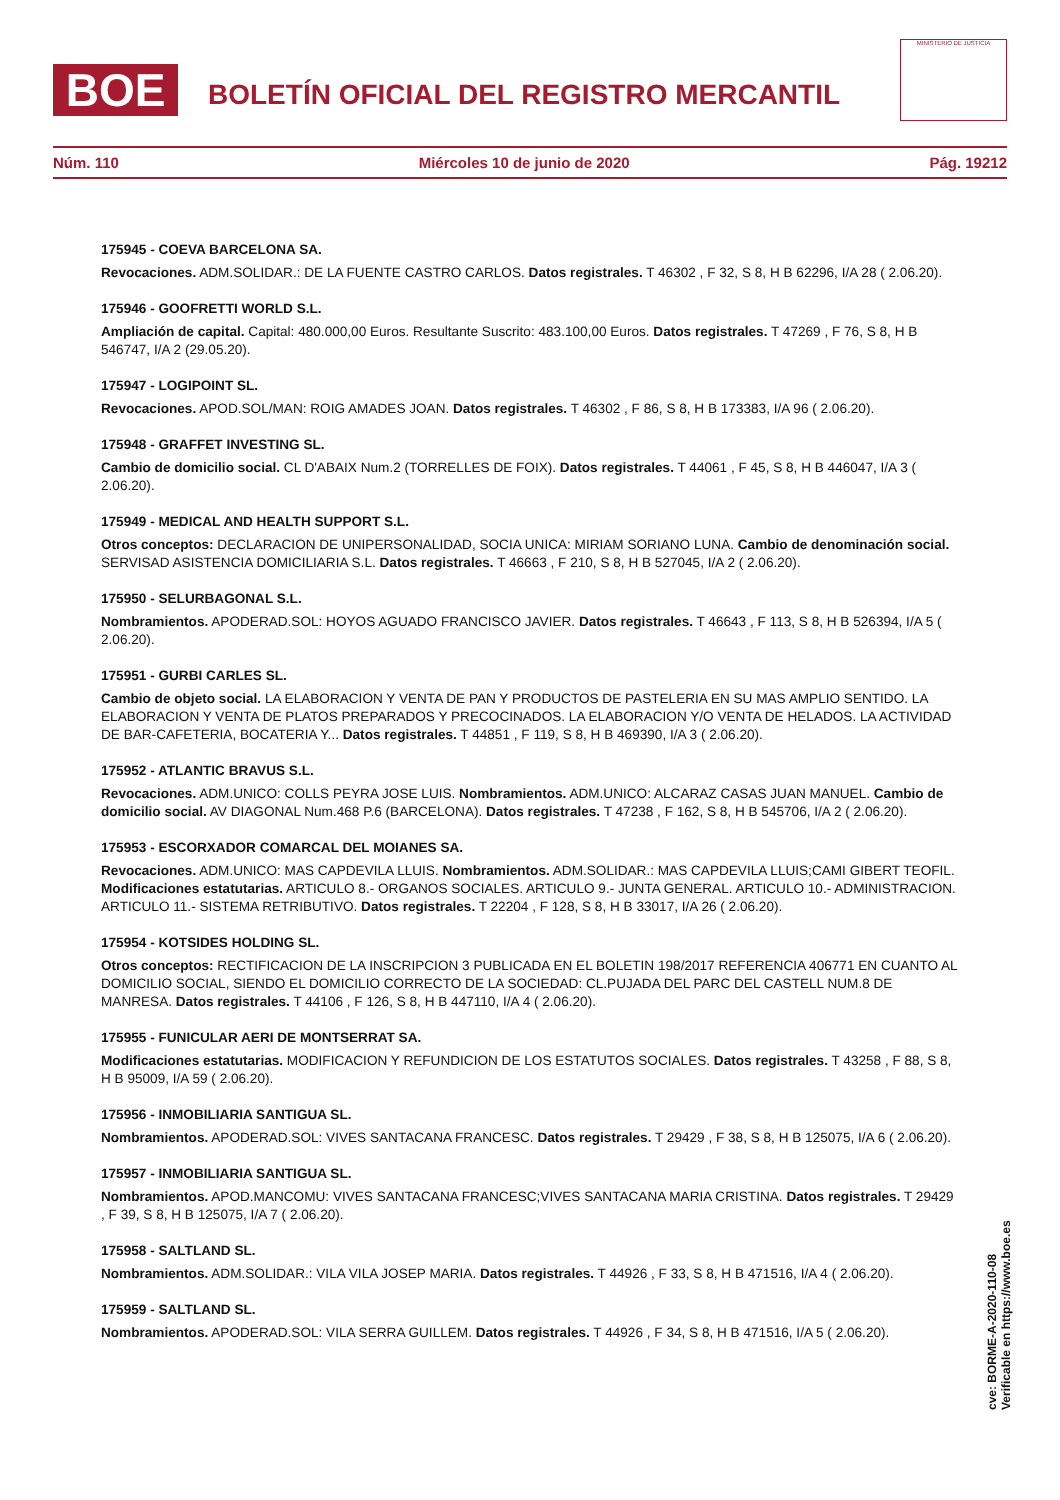BOE
BOLETÍN OFICIAL DEL REGISTRO MERCANTIL
MINISTERIO DE JUSTICIA
Núm. 110 Miércoles 10 de junio de 2020 Pág. 19212
175945 - COEVA BARCELONA SA.
Revocaciones. ADM.SOLIDAR.: DE LA FUENTE CASTRO CARLOS. Datos registrales. T 46302 , F 32, S 8, H B 62296, I/A 28 ( 2.06.20).
175946 - GOOFRETTI WORLD S.L.
Ampliación de capital. Capital: 480.000,00 Euros. Resultante Suscrito: 483.100,00 Euros. Datos registrales. T 47269 , F 76, S 8, H B 546747, I/A 2 (29.05.20).
175947 - LOGIPOINT SL.
Revocaciones. APOD.SOL/MAN: ROIG AMADES JOAN. Datos registrales. T 46302 , F 86, S 8, H B 173383, I/A 96 ( 2.06.20).
175948 - GRAFFET INVESTING SL.
Cambio de domicilio social. CL D'ABAIX Num.2 (TORRELLES DE FOIX). Datos registrales. T 44061 , F 45, S 8, H B 446047, I/A 3 ( 2.06.20).
175949 - MEDICAL AND HEALTH SUPPORT S.L.
Otros conceptos: DECLARACION DE UNIPERSONALIDAD, SOCIA UNICA: MIRIAM SORIANO LUNA. Cambio de denominación social. SERVISAD ASISTENCIA DOMICILIARIA S.L. Datos registrales. T 46663 , F 210, S 8, H B 527045, I/A 2 ( 2.06.20).
175950 - SELURBAGONAL S.L.
Nombramientos. APODERAD.SOL: HOYOS AGUADO FRANCISCO JAVIER. Datos registrales. T 46643 , F 113, S 8, H B 526394, I/A 5 ( 2.06.20).
175951 - GURBI CARLES SL.
Cambio de objeto social. LA ELABORACION Y VENTA DE PAN Y PRODUCTOS DE PASTELERIA EN SU MAS AMPLIO SENTIDO. LA ELABORACION Y VENTA DE PLATOS PREPARADOS Y PRECOCINADOS. LA ELABORACION Y/O VENTA DE HELADOS. LA ACTIVIDAD DE BAR-CAFETERIA, BOCATERIA Y... Datos registrales. T 44851 , F 119, S 8, H B 469390, I/A 3 ( 2.06.20).
175952 - ATLANTIC BRAVUS S.L.
Revocaciones. ADM.UNICO: COLLS PEYRA JOSE LUIS. Nombramientos. ADM.UNICO: ALCARAZ CASAS JUAN MANUEL. Cambio de domicilio social. AV DIAGONAL Num.468 P.6 (BARCELONA). Datos registrales. T 47238 , F 162, S 8, H B 545706, I/A 2 ( 2.06.20).
175953 - ESCORXADOR COMARCAL DEL MOIANES SA.
Revocaciones. ADM.UNICO: MAS CAPDEVILA LLUIS. Nombramientos. ADM.SOLIDAR.: MAS CAPDEVILA LLUIS;CAMI GIBERT TEOFIL. Modificaciones estatutarias. ARTICULO 8.- ORGANOS SOCIALES. ARTICULO 9.- JUNTA GENERAL. ARTICULO 10.- ADMINISTRACION. ARTICULO 11.- SISTEMA RETRIBUTIVO. Datos registrales. T 22204 , F 128, S 8, H B 33017, I/A 26 ( 2.06.20).
175954 - KOTSIDES HOLDING SL.
Otros conceptos: RECTIFICACION DE LA INSCRIPCION 3 PUBLICADA EN EL BOLETIN 198/2017 REFERENCIA 406771 EN CUANTO AL DOMICILIO SOCIAL, SIENDO EL DOMICILIO CORRECTO DE LA SOCIEDAD: CL.PUJADA DEL PARC DEL CASTELL NUM.8 DE MANRESA. Datos registrales. T 44106 , F 126, S 8, H B 447110, I/A 4 ( 2.06.20).
175955 - FUNICULAR AERI DE MONTSERRAT SA.
Modificaciones estatutarias. MODIFICACION Y REFUNDICION DE LOS ESTATUTOS SOCIALES. Datos registrales. T 43258 , F 88, S 8, H B 95009, I/A 59 ( 2.06.20).
175956 - INMOBILIARIA SANTIGUA SL.
Nombramientos. APODERAD.SOL: VIVES SANTACANA FRANCESC. Datos registrales. T 29429 , F 38, S 8, H B 125075, I/A 6 ( 2.06.20).
175957 - INMOBILIARIA SANTIGUA SL.
Nombramientos. APOD.MANCOMU: VIVES SANTACANA FRANCESC;VIVES SANTACANA MARIA CRISTINA. Datos registrales. T 29429 , F 39, S 8, H B 125075, I/A 7 ( 2.06.20).
175958 - SALTLAND SL.
Nombramientos. ADM.SOLIDAR.: VILA VILA JOSEP MARIA. Datos registrales. T 44926 , F 33, S 8, H B 471516, I/A 4 ( 2.06.20).
175959 - SALTLAND SL.
Nombramientos. APODERAD.SOL: VILA SERRA GUILLEM. Datos registrales. T 44926 , F 34, S 8, H B 471516, I/A 5 ( 2.06.20).
cve: BORME-A-2020-110-08
Verificable en https://www.boe.es